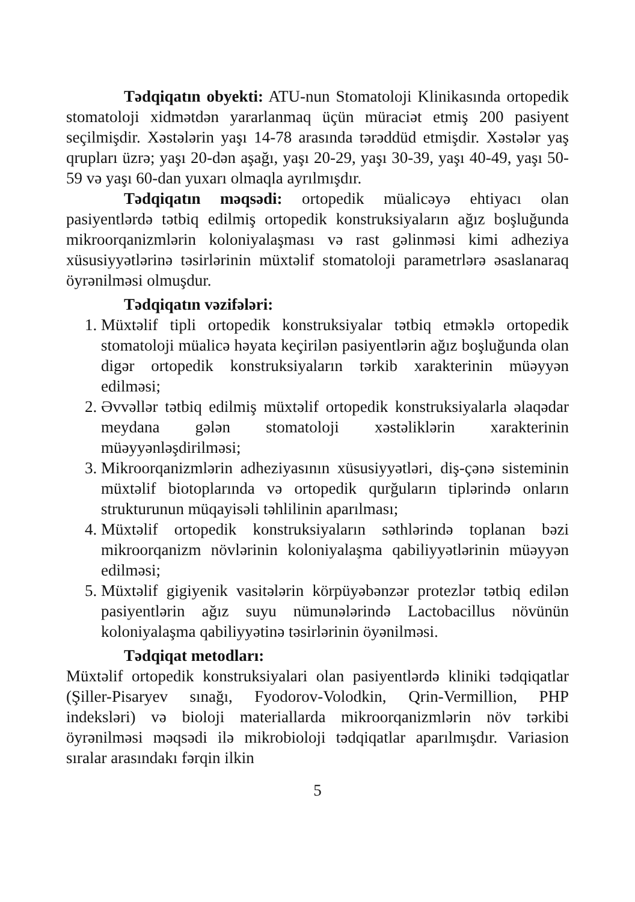Tədqiqatın obyekti: ATU-nun Stomatoloji Klinikasında ortopedik stomatoloji xidmətdən yararlanmaq üçün müraciət etmiş 200 pasiyent seçilmişdir. Xəstələrin yaşı 14-78 arasında tərəddüd etmişdir. Xəstələr yaş qrupları üzrə; yaşı 20-dən aşağı, yaşı 20-29, yaşı 30-39, yaşı 40-49, yaşı 50-59 və yaşı 60-dan yuxarı olmaqla ayrılmışdır.
Tədqiqatın məqsədi: ortopedik müalicəyə ehtiyacı olan pasiyentlərdə tətbiq edilmiş ortopedik konstruksiyaların ağız boşluğunda mikroorqanizmlərin koloniyalaşması və rast gəlinməsi kimi adheziya xüsusiyyətlərinə təsirlərinin müxtəlif stomatoloji parametrlərə əsaslanaraq öyrənilməsi olmuşdur.
Tədqiqatın vəzifələri:
1. Müxtəlif tipli ortopedik konstruksiyalar tətbiq etməklə ortopedik stomatoloji müalicə həyata keçirilən pasiyentlərin ağız boşluğunda olan digər ortopedik konstruksiyaların tərkib xarakterinin müəyyən edilməsi;
2. Əvvəllər tətbiq edilmiş müxtəlif ortopedik konstruksiyalarla əlaqədar meydana gələn stomatoloji xəstəliklərin xarakterinin müəyyənləşdirilməsi;
3. Mikroorqanizmlərin adheziyasının xüsusiyyətləri, diş-çənə sisteminin müxtəlif biotoplarında və ortopedik qurğuların tiplərində onların strukturunun müqayisəli təhlilinin aparılması;
4. Müxtəlif ortopedik konstruksiyaların səthlərində toplanan bəzi mikroorqanizm növlərinin koloniyalaşma qabiliyyətlərinin müəyyən edilməsi;
5. Müxtəlif gigiyenik vasitələrin körpüyəbənzər protezlər tətbiq edilən pasiyentlərin ağız suyu nümunələrində Lactobacillus növünün koloniyalaşma qabiliyyətinə təsirlərinin öyənilməsi.
Tədqiqat metodları:
Müxtəlif ortopedik konstruksiyalari olan pasiyentlərdə kliniki tədqiqatlar (Şiller-Pisaryev sınağı, Fyodorov-Volodkin, Qrin-Vermillion, PHP indeksləri) və bioloji materiallarda mikroorqanizmlərin növ tərkibi öyrənilməsi məqsədi ilə mikrobioloji tədqiqatlar aparılmışdır. Variasion sıralar arasındakı fərqin ilkin
5